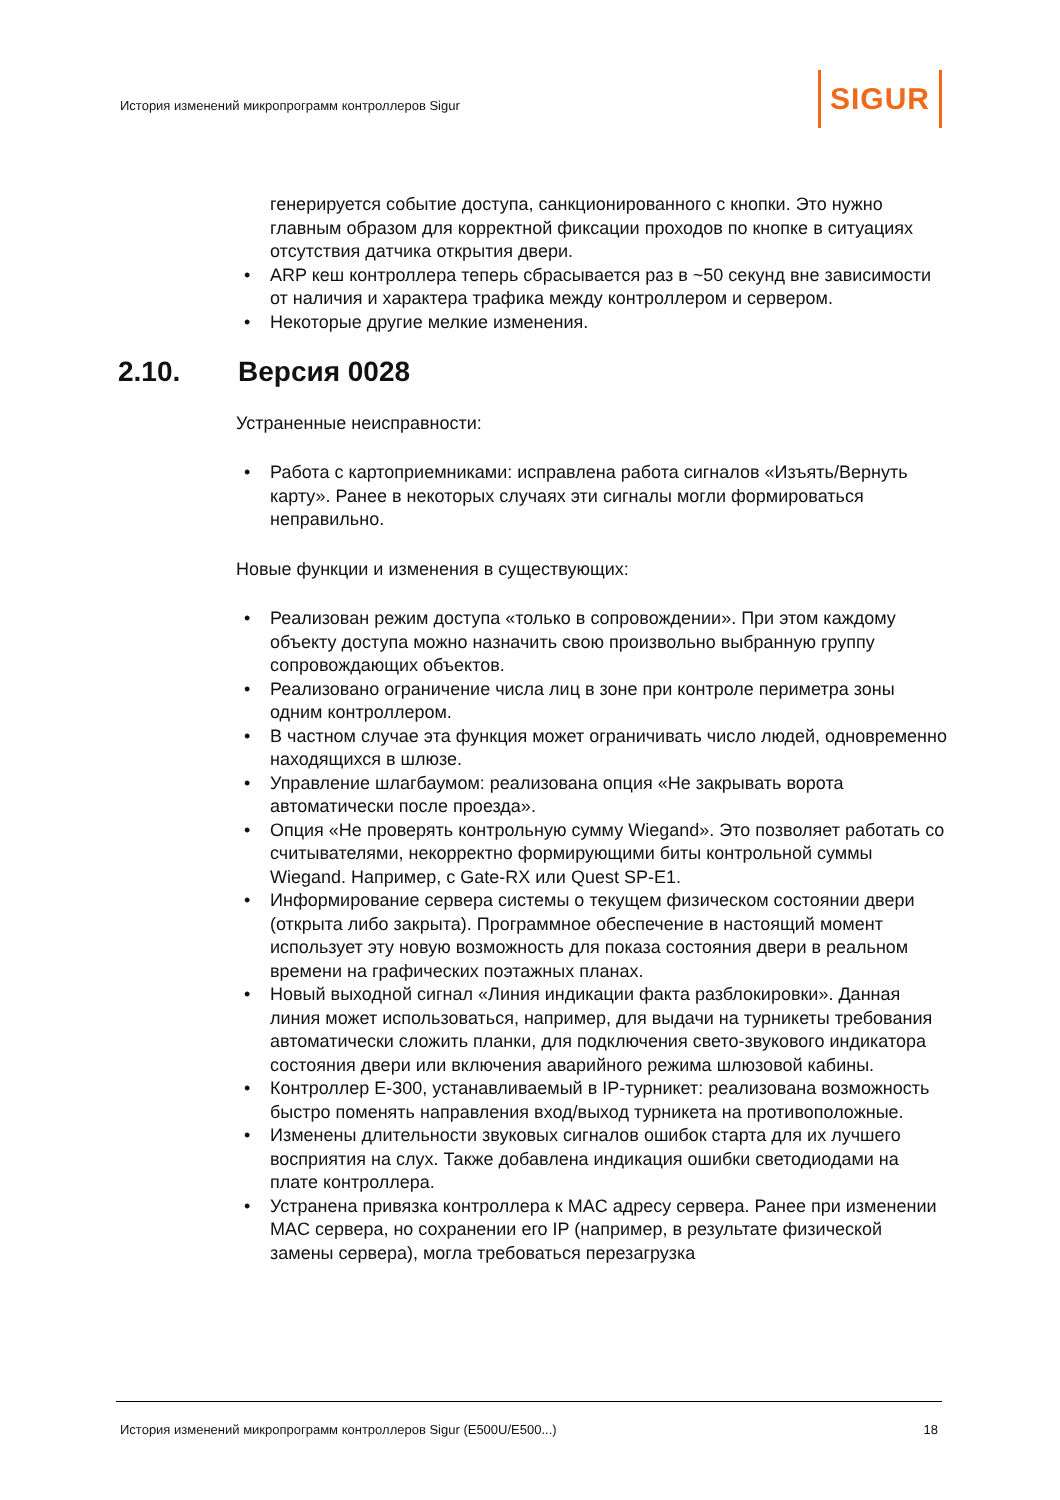История изменений микропрограмм контроллеров Sigur
SIGUR
генерируется событие доступа, санкционированного с кнопки. Это нужно главным образом для корректной фиксации проходов по кнопке в ситуациях отсутствия датчика открытия двери.
• ARP кеш контроллера теперь сбрасывается раз в ~50 секунд вне зависимости от наличия и характера трафика между контроллером и сервером.
• Некоторые другие мелкие изменения.
2.10. Версия 0028
Устраненные неисправности:
• Работа с картоприемниками: исправлена работа сигналов «Изъять/Вернуть карту». Ранее в некоторых случаях эти сигналы могли формироваться неправильно.
Новые функции и изменения в существующих:
• Реализован режим доступа «только в сопровождении». При этом каждому объекту доступа можно назначить свою произвольно выбранную группу сопровождающих объектов.
• Реализовано ограничение числа лиц в зоне при контроле периметра зоны одним контроллером.
• В частном случае эта функция может ограничивать число людей, одновременно находящихся в шлюзе.
• Управление шлагбаумом: реализована опция «Не закрывать ворота автоматически после проезда».
• Опция «Не проверять контрольную сумму Wiegand». Это позволяет работать со считывателями, некорректно формирующими биты контрольной суммы Wiegand. Например, с Gate-RX или Quest SP-E1.
• Информирование сервера системы о текущем физическом состоянии двери (открыта либо закрыта). Программное обеспечение в настоящий момент использует эту новую возможность для показа состояния двери в реальном времени на графических поэтажных планах.
• Новый выходной сигнал «Линия индикации факта разблокировки». Данная линия может использоваться, например, для выдачи на турникеты требования автоматически сложить планки, для подключения свето-звукового индикатора состояния двери или включения аварийного режима шлюзовой кабины.
• Контроллер E-300, устанавливаемый в IP-турникет: реализована возможность быстро поменять направления вход/выход турникета на противоположные.
• Изменены длительности звуковых сигналов ошибок старта для их лучшего восприятия на слух. Также добавлена индикация ошибки светодиодами на плате контроллера.
• Устранена привязка контроллера к MAC адресу сервера. Ранее при изменении MAC сервера, но сохранении его IP (например, в результате физической замены сервера), могла требоваться перезагрузка
История изменений микропрограмм контроллеров Sigur (E500U/E500...)
18